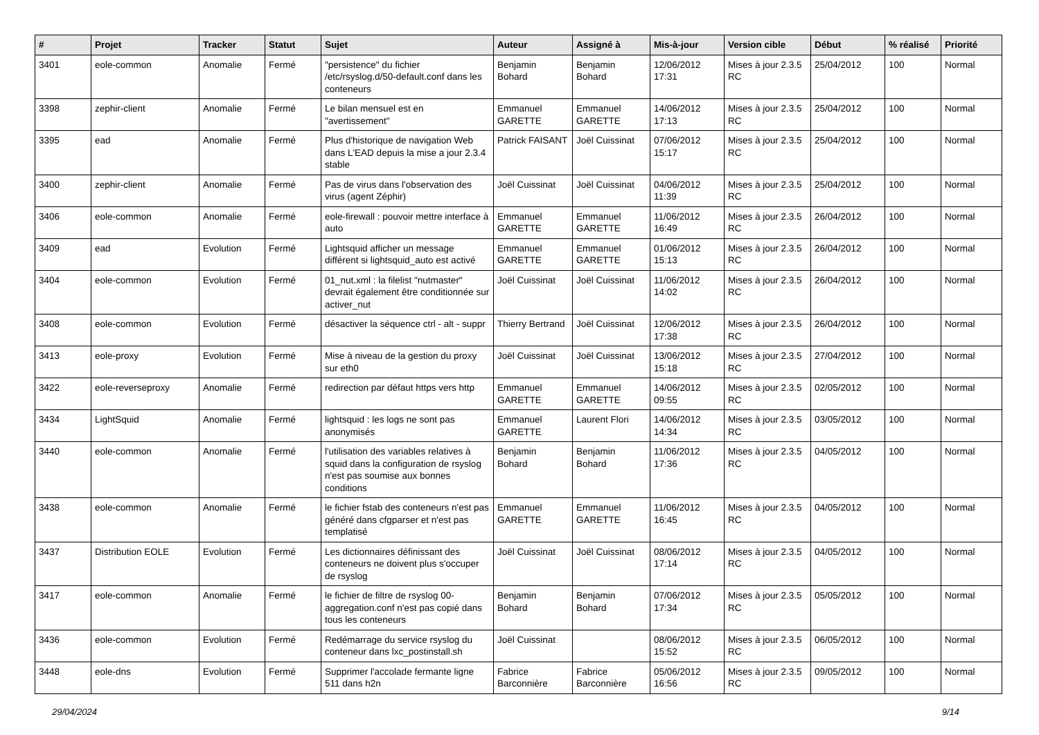| # | Projet | Tracker | Statut | Sujet | Auteur | Assigné à | Mis-à-jour | Version cible | Début | % réalisé | Priorité |
| --- | --- | --- | --- | --- | --- | --- | --- | --- | --- | --- | --- |
| 3401 | eole-common | Anomalie | Fermé | "persistence" du fichier /etc/rsyslog.d/50-default.conf dans les conteneurs | Benjamin Bohard | Benjamin Bohard | 12/06/2012 17:31 | Mises à jour 2.3.5 RC | 25/04/2012 | 100 | Normal |
| 3398 | zephir-client | Anomalie | Fermé | Le bilan mensuel est en "avertissement" | Emmanuel GARETTE | Emmanuel GARETTE | 14/06/2012 17:13 | Mises à jour 2.3.5 RC | 25/04/2012 | 100 | Normal |
| 3395 | ead | Anomalie | Fermé | Plus d'historique de navigation Web dans L'EAD depuis la mise a jour 2.3.4 stable | Patrick FAISANT | Joël Cuissinat | 07/06/2012 15:17 | Mises à jour 2.3.5 RC | 25/04/2012 | 100 | Normal |
| 3400 | zephir-client | Anomalie | Fermé | Pas de virus dans l'observation des virus (agent Zéphir) | Joël Cuissinat | Joël Cuissinat | 04/06/2012 11:39 | Mises à jour 2.3.5 RC | 25/04/2012 | 100 | Normal |
| 3406 | eole-common | Anomalie | Fermé | eole-firewall : pouvoir mettre interface à auto | Emmanuel GARETTE | Emmanuel GARETTE | 11/06/2012 16:49 | Mises à jour 2.3.5 RC | 26/04/2012 | 100 | Normal |
| 3409 | ead | Evolution | Fermé | Lightsquid afficher un message différent si lightsquid_auto est activé | Emmanuel GARETTE | Emmanuel GARETTE | 01/06/2012 15:13 | Mises à jour 2.3.5 RC | 26/04/2012 | 100 | Normal |
| 3404 | eole-common | Evolution | Fermé | 01_nut.xml : la filelist "nutmaster" devrait également être conditionnée sur activer_nut | Joël Cuissinat | Joël Cuissinat | 11/06/2012 14:02 | Mises à jour 2.3.5 RC | 26/04/2012 | 100 | Normal |
| 3408 | eole-common | Evolution | Fermé | désactiver la séquence ctrl - alt - suppr | Thierry Bertrand | Joël Cuissinat | 12/06/2012 17:38 | Mises à jour 2.3.5 RC | 26/04/2012 | 100 | Normal |
| 3413 | eole-proxy | Evolution | Fermé | Mise à niveau de la gestion du proxy sur eth0 | Joël Cuissinat | Joël Cuissinat | 13/06/2012 15:18 | Mises à jour 2.3.5 RC | 27/04/2012 | 100 | Normal |
| 3422 | eole-reverseproxy | Anomalie | Fermé | redirection par défaut https vers http | Emmanuel GARETTE | Emmanuel GARETTE | 14/06/2012 09:55 | Mises à jour 2.3.5 RC | 02/05/2012 | 100 | Normal |
| 3434 | LightSquid | Anomalie | Fermé | lightsquid : les logs ne sont pas anonymisés | Emmanuel GARETTE | Laurent Flori | 14/06/2012 14:34 | Mises à jour 2.3.5 RC | 03/05/2012 | 100 | Normal |
| 3440 | eole-common | Anomalie | Fermé | l'utilisation des variables relatives à squid dans la configuration de rsyslog n'est pas soumise aux bonnes conditions | Benjamin Bohard | Benjamin Bohard | 11/06/2012 17:36 | Mises à jour 2.3.5 RC | 04/05/2012 | 100 | Normal |
| 3438 | eole-common | Anomalie | Fermé | le fichier fstab des conteneurs n'est pas généré dans cfgparser et n'est pas templatisé | Emmanuel GARETTE | Emmanuel GARETTE | 11/06/2012 16:45 | Mises à jour 2.3.5 RC | 04/05/2012 | 100 | Normal |
| 3437 | Distribution EOLE | Evolution | Fermé | Les dictionnaires définissant des conteneurs ne doivent plus s'occuper de rsyslog | Joël Cuissinat | Joël Cuissinat | 08/06/2012 17:14 | Mises à jour 2.3.5 RC | 04/05/2012 | 100 | Normal |
| 3417 | eole-common | Anomalie | Fermé | le fichier de filtre de rsyslog 00-aggregation.conf n'est pas copié dans tous les conteneurs | Benjamin Bohard | Benjamin Bohard | 07/06/2012 17:34 | Mises à jour 2.3.5 RC | 05/05/2012 | 100 | Normal |
| 3436 | eole-common | Evolution | Fermé | Redémarrage du service rsyslog du conteneur dans lxc_postinstall.sh | Joël Cuissinat | | 08/06/2012 15:52 | Mises à jour 2.3.5 RC | 06/05/2012 | 100 | Normal |
| 3448 | eole-dns | Evolution | Fermé | Supprimer l'accolade fermante ligne 511 dans h2n | Fabrice Barconnière | Fabrice Barconnière | 05/06/2012 16:56 | Mises à jour 2.3.5 RC | 09/05/2012 | 100 | Normal |
29/04/2024 9/14